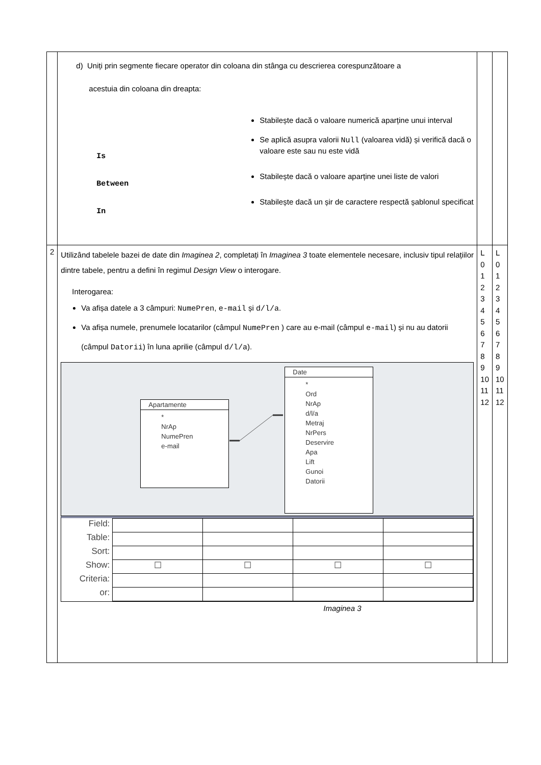| | d) Uniți prin segmente fiecare operator din coloana din stânga cu descrierea corespunzătoare a acestuia din coloana din dreapta: Is Between In Stabilește dacă o valoare numerică aparține unui interval Se aplică asupra valorii Null (valoarea vidă) și verifică dacă o valoare este sau nu este vidă Stabilește dacă o valoare aparține unei liste de valori Stabilește dacă un șir de caractere respectă șablonul specificat | | |
| 2 | Utilizând tabelele bazei de date din Imaginea 2 , completați în Imaginea 3 toate elementele necesare, inclusiv tipul relațiilor dintre tabele, pentru a defini în regimul Design View o interogare. Interogarea: Va afișa datele a 3 câmpuri: NumePren , e-mail și d/l/a . Va afișa numele, prenumele locatarilor (câmpul NumePren ) care au e-mail (câmpul e-mail ) și nu au datorii (câmpul Datorii ) în luna aprilie (câmpul d/l/a ). Apartamente * NrAp NumePren e-mail Date * Ord NrAp d/l/a Metraj NrPers Deservire Apa Lift Gunoi Datorii / Field: / / / / / / Table: / / / / / / Sort: / / / / / / Show: / ☐ / ☐ / ☐ / ☐ / / Criteria: / / / / / / or: / / / / / Imaginea 3 | L 0 1 2 3 4 5 6 7 8 9 10 11 12 | L 0 1 2 3 4 5 6 7 8 9 10 11 12 |